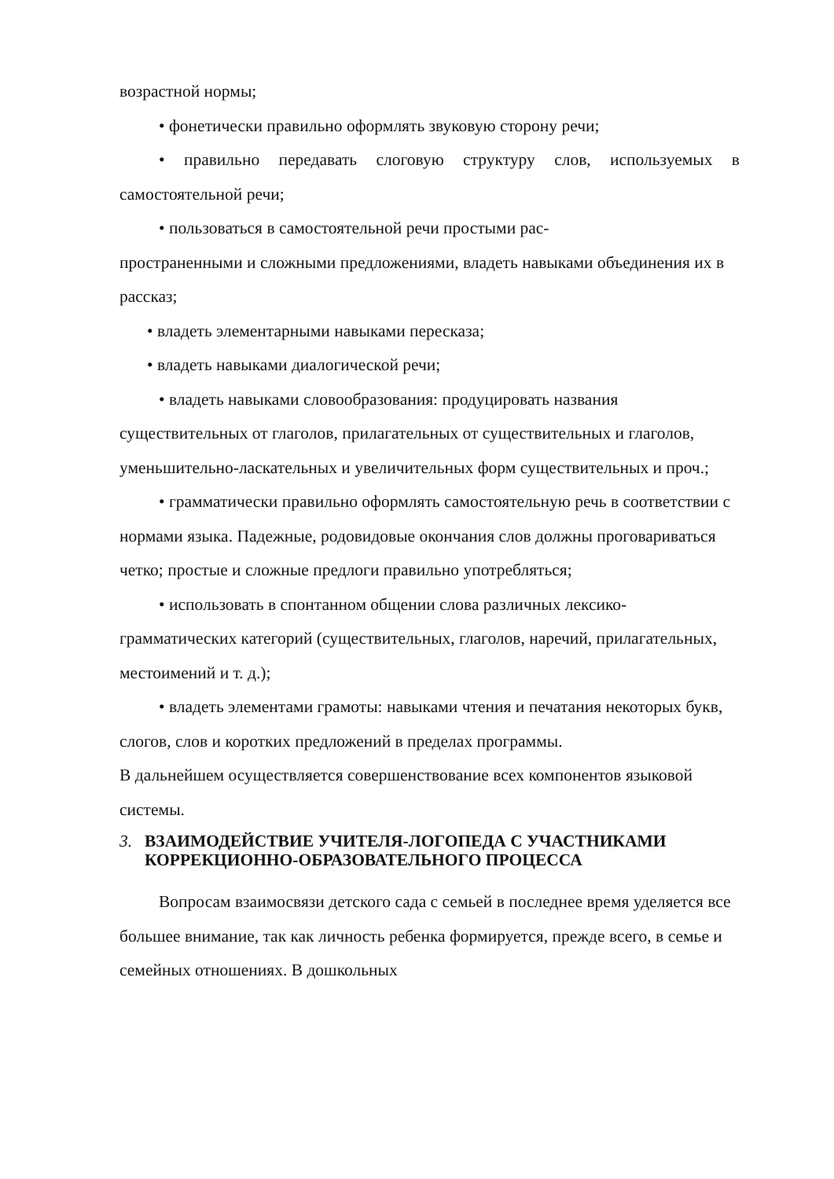возрастной нормы;
• фонетически правильно оформлять звуковую сторону речи;
• правильно передавать слоговую структуру слов, используемых в самостоятельной речи;
• пользоваться в самостоятельной речи простыми рас-
пространенными и сложными предложениями, владеть навыками объединения их в рассказ;
• владеть элементарными навыками пересказа;
• владеть навыками диалогической речи;
• владеть навыками словообразования: продуцировать названия существительных от глаголов, прилагательных от существительных и глаголов, уменьшительно-ласкательных и увеличительных форм существительных и проч.;
• грамматически правильно оформлять самостоятельную речь в соответствии с нормами языка. Падежные, родовидовые окончания слов должны проговариваться четко; простые и сложные предлоги правильно употребляться;
• использовать в спонтанном общении слова различных лексико-грамматических категорий (существительных, глаголов, наречий, прилагательных, местоимений и т. д.);
• владеть элементами грамоты: навыками чтения и печатания некоторых букв, слогов, слов и коротких предложений в пределах программы.
В дальнейшем осуществляется совершенствование всех компонентов языковой системы.
3. ВЗАИМОДЕЙСТВИЕ УЧИТЕЛЯ-ЛОГОПЕДА С УЧАСТНИКАМИ КОРРЕКЦИОННО-ОБРАЗОВАТЕЛЬНОГО ПРОЦЕССА
Вопросам взаимосвязи детского сада с семьей в последнее время уделяется все большее внимание, так как личность ребенка формируется, прежде всего, в семье и семейных отношениях. В дошкольных